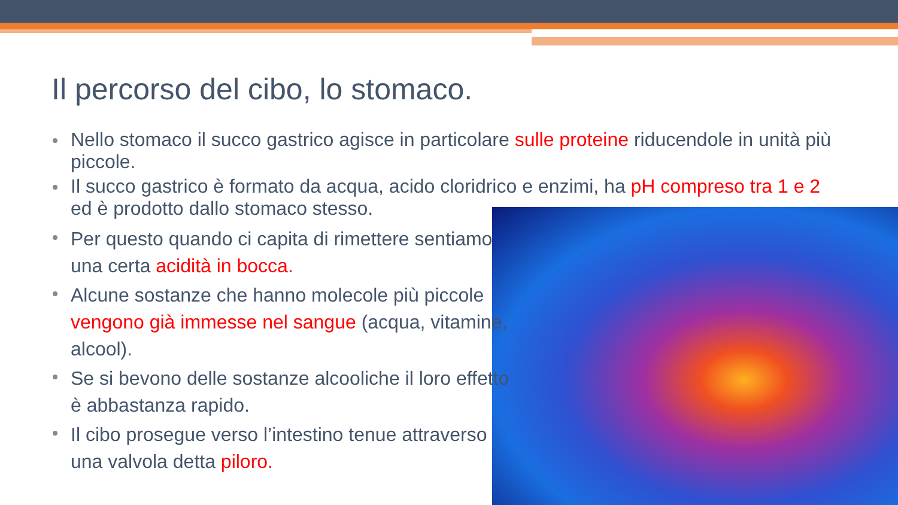Il percorso del cibo, lo stomaco.
Nello stomaco il succo gastrico agisce in particolare sulle proteine riducendole in unità più piccole.
Il succo gastrico è formato da acqua, acido cloridrico e enzimi, ha pH compreso tra 1 e 2 ed è prodotto dallo stomaco stesso.
Per questo quando ci capita di rimettere sentiamo una certa acidità in bocca.
Alcune sostanze che hanno molecole più piccole vengono già immesse nel sangue (acqua, vitamine, alcool).
Se si bevono delle sostanze alcooliche il loro effetto è abbastanza rapido.
Il cibo prosegue verso l’intestino tenue attraverso una valvola detta piloro.